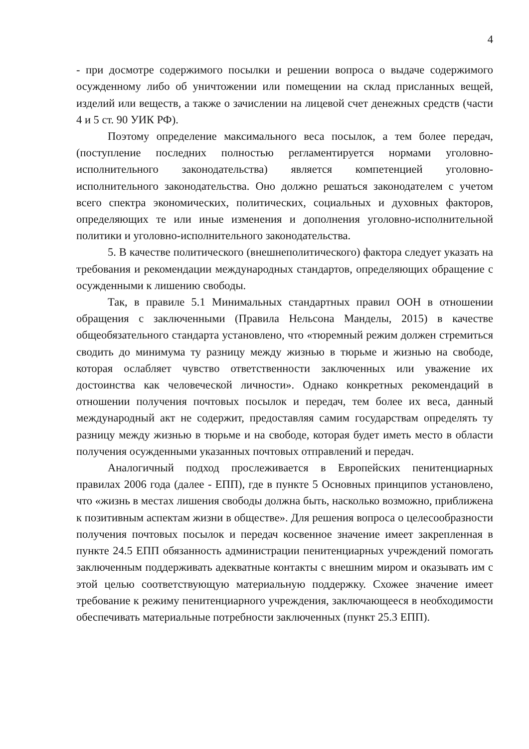4
- при досмотре содержимого посылки и решении вопроса о выдаче содержимого осужденному либо об уничтожении или помещении на склад присланных вещей, изделий или веществ, а также о зачислении на лицевой счет денежных средств (части 4 и 5 ст. 90 УИК РФ).
Поэтому определение максимального веса посылок, а тем более передач, (поступление последних полностью регламентируется нормами уголовно-исполнительного законодательства) является компетенцией уголовно-исполнительного законодательства. Оно должно решаться законодателем с учетом всего спектра экономических, политических, социальных и духовных факторов, определяющих те или иные изменения и дополнения уголовно-исполнительной политики и уголовно-исполнительного законодательства.
5. В качестве политического (внешнеполитического) фактора следует указать на требования и рекомендации международных стандартов, определяющих обращение с осужденными к лишению свободы.
Так, в правиле 5.1 Минимальных стандартных правил ООН в отношении обращения с заключенными (Правила Нельсона Манделы, 2015) в качестве общеобязательного стандарта установлено, что «тюремный режим должен стремиться сводить до минимума ту разницу между жизнью в тюрьме и жизнью на свободе, которая ослабляет чувство ответственности заключенных или уважение их достоинства как человеческой личности». Однако конкретных рекомендаций в отношении получения почтовых посылок и передач, тем более их веса, данный международный акт не содержит, предоставляя самим государствам определять ту разницу между жизнью в тюрьме и на свободе, которая будет иметь место в области получения осужденными указанных почтовых отправлений и передач.
Аналогичный подход прослеживается в Европейских пенитенциарных правилах 2006 года (далее - ЕПП), где в пункте 5 Основных принципов установлено, что «жизнь в местах лишения свободы должна быть, насколько возможно, приближена к позитивным аспектам жизни в обществе». Для решения вопроса о целесообразности получения почтовых посылок и передач косвенное значение имеет закрепленная в пункте 24.5 ЕПП обязанность администрации пенитенциарных учреждений помогать заключенным поддерживать адекватные контакты с внешним миром и оказывать им с этой целью соответствующую материальную поддержку. Схожее значение имеет требование к режиму пенитенциарного учреждения, заключающееся в необходимости обеспечивать материальные потребности заключенных (пункт 25.3 ЕПП).